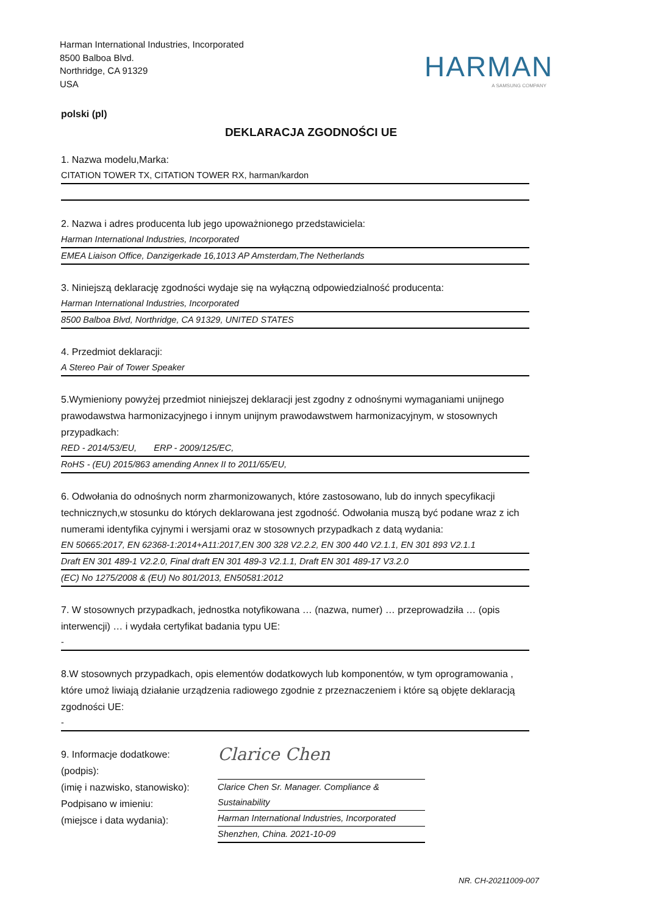Harman International Industries, Incorporated
8500 Balboa Blvd.
Northridge, CA 91329
USA
HARMAN
A SAMSUNG COMPANY
polski (pl)
DEKLARACJA ZGODNOŚCI UE
1. Nazwa modelu,Marka:
CITATION TOWER TX, CITATION TOWER RX, harman/kardon
2. Nazwa i adres producenta lub jego upoważnionego przedstawiciela:
Harman International Industries, Incorporated
EMEA Liaison Office, Danzigerkade 16,1013 AP Amsterdam,The Netherlands
3. Niniejszą deklarację zgodności wydaje się na wyłączną odpowiedzialność producenta:
Harman International Industries, Incorporated
8500 Balboa Blvd, Northridge, CA 91329, UNITED STATES
4. Przedmiot deklaracji:
A Stereo Pair of Tower Speaker
5.Wymieniony powyżej przedmiot niniejszej deklaracji jest zgodny z odnośnymi wymaganiami unijnego prawodawstwa harmonizacyjnego i innym unijnym prawodawstwem harmonizacyjnym, w stosownych przypadkach:
RED - 2014/53/EU, ERP - 2009/125/EC,
RoHS - (EU) 2015/863 amending Annex II to 2011/65/EU,
6. Odwołania do odnośnych norm zharmonizowanych, które zastosowano, lub do innych specyfikacji technicznych,w stosunku do których deklarowana jest zgodność. Odwołania muszą być podane wraz z ich numerami identyfika cyjnymi i wersjami oraz w stosownych przypadkach z datą wydania:
EN 50665:2017, EN 62368-1:2014+A11:2017,EN 300 328 V2.2.2, EN 300 440 V2.1.1, EN 301 893 V2.1.1
Draft EN 301 489-1 V2.2.0, Final draft EN 301 489-3 V2.1.1, Draft EN 301 489-17 V3.2.0
(EC) No 1275/2008 & (EU) No 801/2013, EN50581:2012
7. W stosownych przypadkach, jednostka notyfikowana … (nazwa, numer) … przeprowadziła … (opis interwencji) … i wydała certyfikat badania typu UE:
-
8.W stosownych przypadkach, opis elementów dodatkowych lub komponentów, w tym oprogramowania , które umoż liwiają działanie urządzenia radiowego zgodnie z przeznaczeniem i które są objęte deklaracją zgodności UE:
-
9. Informacje dodatkowe:
(podpis):
(imię i nazwisko, stanowisko):
Podpisano w imieniu:
(miejsce i data wydania):
Clarice Chen
Clarice Chen Sr. Manager. Compliance & Sustainability
Harman International Industries, Incorporated
Shenzhen, China. 2021-10-09
NR. CH-20211009-007